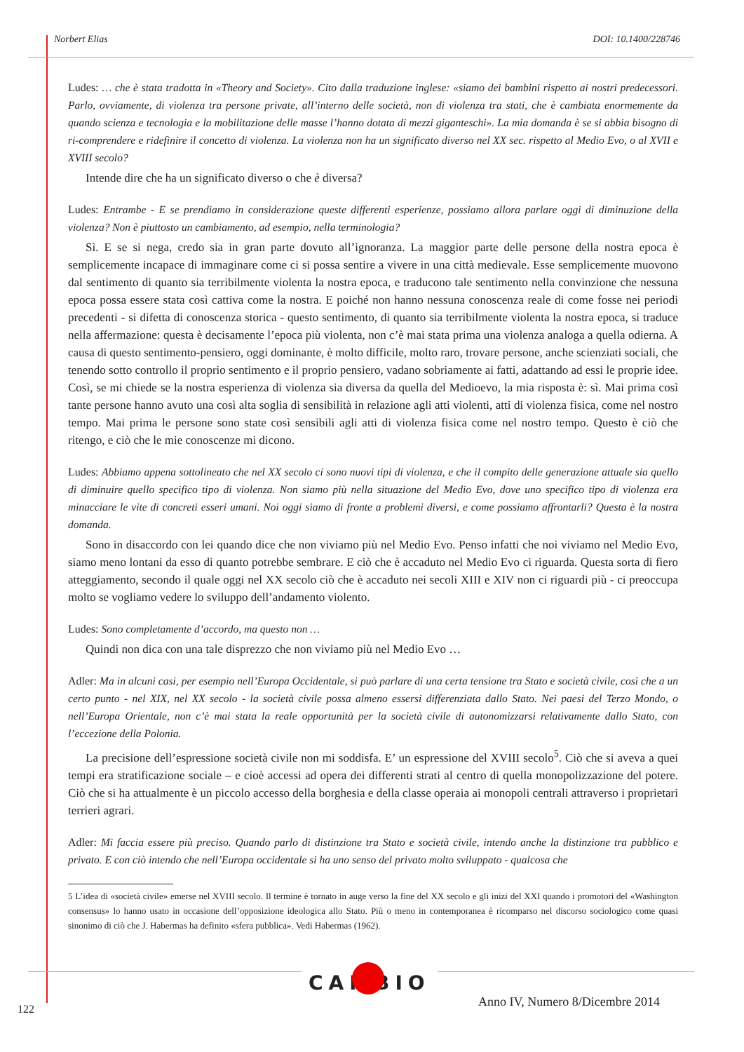Norbert Elias DOI: 10.1400/228746
Ludes: … che è stata tradotta in «Theory and Society». Cito dalla traduzione inglese: «siamo dei bambini rispetto ai nostri predecessori. Parlo, ovviamente, di violenza tra persone private, all’interno delle società, non di violenza tra stati, che è cambiata enormemente da quando scienza e tecnologia e la mobilitazione delle masse l’hanno dotata di mezzi giganteschi». La mia domanda è se si abbia bisogno di ri-comprendere e ridefinire il concetto di violenza. La violenza non ha un significato diverso nel XX sec. rispetto al Medio Evo, o al XVII e XVIII secolo?
Intende dire che ha un significato diverso o che è diversa?
Ludes: Entrambe - E se prendiamo in considerazione queste differenti esperienze, possiamo allora parlare oggi di diminuzione della violenza? Non è piuttosto un cambiamento, ad esempio, nella terminologia?
Sì. E se si nega, credo sia in gran parte dovuto all’ignoranza. La maggior parte delle persone della nostra epoca è semplicemente incapace di immaginare come ci si possa sentire a vivere in una città medievale. Esse semplicemente muovono dal sentimento di quanto sia terribilmente violenta la nostra epoca, e traducono tale sentimento nella convinzione che nessuna epoca possa essere stata così cattiva come la nostra. E poiché non hanno nessuna conoscenza reale di come fosse nei periodi precedenti - si difetta di conoscenza storica - questo sentimento, di quanto sia terribilmente violenta la nostra epoca, si traduce nella affermazione: questa è decisamente l’epoca più violenta, non c’è mai stata prima una violenza analoga a quella odierna. A causa di questo sentimento-pensiero, oggi dominante, è molto difficile, molto raro, trovare persone, anche scienziati sociali, che tenendo sotto controllo il proprio sentimento e il proprio pensiero, vadano sobriamente ai fatti, adattando ad essi le proprie idee. Così, se mi chiede se la nostra esperienza di violenza sia diversa da quella del Medioevo, la mia risposta è: sì. Mai prima così tante persone hanno avuto una così alta soglia di sensibilità in relazione agli atti violenti, atti di violenza fisica, come nel nostro tempo. Mai prima le persone sono state così sensibili agli atti di violenza fisica come nel nostro tempo. Questo è ciò che ritengo, e ciò che le mie conoscenze mi dicono.
Ludes: Abbiamo appena sottolineato che nel XX secolo ci sono nuovi tipi di violenza, e che il compito delle generazione attuale sia quello di diminuire quello specifico tipo di violenza. Non siamo più nella situazione del Medio Evo, dove uno specifico tipo di violenza era minacciare le vite di concreti esseri umani. Noi oggi siamo di fronte a problemi diversi, e come possiamo affrontarli? Questa è la nostra domanda.
Sono in disaccordo con lei quando dice che non viviamo più nel Medio Evo. Penso infatti che noi viviamo nel Medio Evo, siamo meno lontani da esso di quanto potrebbe sembrare. E ciò che è accaduto nel Medio Evo ci riguarda. Questa sorta di fiero atteggiamento, secondo il quale oggi nel XX secolo ciò che è accaduto nei secoli XIII e XIV non ci riguardi più - ci preoccupa molto se vogliamo vedere lo sviluppo dell’andamento violento.
Ludes: Sono completamente d’accordo, ma questo non …
Quindi non dica con una tale disprezzo che non viviamo più nel Medio Evo …
Adler: Ma in alcuni casi, per esempio nell’Europa Occidentale, si può parlare di una certa tensione tra Stato e società civile, così che a un certo punto - nel XIX, nel XX secolo - la società civile possa almeno essersi differenziata dallo Stato. Nei paesi del Terzo Mondo, o nell’Europa Orientale, non c’è mai stata la reale opportunità per la società civile di autonomizzarsi relativamente dallo Stato, con l’eccezione della Polonia.
La precisione dell’espressione società civile non mi soddisfa. E’ un espressione del XVIII secolo<sup>5</sup>. Ciò che si aveva a quei tempi era stratificazione sociale – e cioè accessi ad opera dei differenti strati al centro di quella monopolizzazione del potere. Ciò che si ha attualmente è un piccolo accesso della borghesia e della classe operaia ai monopoli centrali attraverso i proprietari terrieri agrari.
Adler: Mi faccia essere più preciso. Quando parlo di distinzione tra Stato e società civile, intendo anche la distinzione tra pubblico e privato. E con ciò intendo che nell’Europa occidentale si ha uno senso del privato molto sviluppato - qualcosa che
5 L’idea di «società civile» emerse nel XVIII secolo. Il termine è tornato in auge verso la fine del XX secolo e gli inizi del XXI quando i promotori del «Washington consensus» lo hanno usato in occasione dell’opposizione ideologica allo Stato. Più o meno in contemporanea è ricomparso nel discorso sociologico come quasi sinonimo di ciò che J. Habermas ha definito «sfera pubblica». Vedi Habermas (1962).
CAMBIO
122
Anno IV, Numero 8/Dicembre 2014